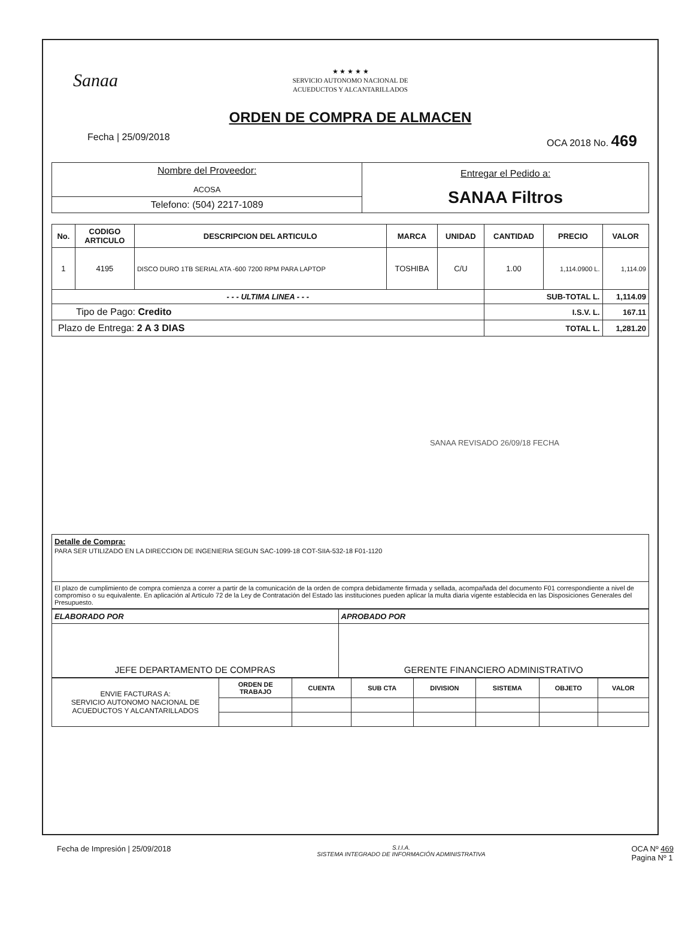Sanaa
★ ★ ★ ★ ★
SERVICIO AUTONOMO NACIONAL DE
ACUEDUCTOS Y ALCANTARILLADOS
ORDEN DE COMPRA DE ALMACEN
Fecha | 25/09/2018 OCA 2018 No. 469
| Nombre del Proveedor: ACOSA | Entregar el Pedido a: SANAA Filtros |
| Telefono: (504) 2217-1089 | |
| No. | CODIGO ARTICULO | DESCRIPCION DEL ARTICULO | MARCA | UNIDAD | CANTIDAD | PRECIO | VALOR |
| --- | --- | --- | --- | --- | --- | --- | --- |
| 1 | 4195 | DISCO DURO 1TB SERIAL ATA -600 7200 RPM PARA LAPTOP | TOSHIBA | C/U | 1.00 | 1,114.0900 L. | 1,114.09 |
| - - - ULTIMA LINEA - - - | | | | | SUB-TOTAL L. | | 1,114.09 |
| Tipo de Pago: Credito | | | | | I.S.V. L. | | 167.11 |
| Plazo de Entrega: 2 A 3 DIAS | | | | | TOTAL L. | | 1,281.20 |
SANAA REVISADO 26/09/18 FECHA
| Detalle de Compra: PARA SER UTILIZADO EN LA DIRECCION DE INGENIERIA SEGUN SAC-1099-18 COT-SIIA-532-18 F01-1120 |
| El plazo de cumplimiento de compra comienza a correr a partir de la comunicación de la orden de compra debidamente firmada y sellada, acompañada del documento F01 correspondiente a nivel de compromiso o su equivalente. En aplicación al Artículo 72 de la Ley de Contratación del Estado las instituciones pueden aplicar la multa diaria vigente establecida en las Disposiciones Generales del Presupuesto. |
| ELABORADO POR | APROBADO POR |
| JEFE DEPARTAMENTO DE COMPRAS | GERENTE FINANCIERO ADMINISTRATIVO |
| ENVIE FACTURAS A: SERVICIO AUTONOMO NACIONAL DE ACUEDUCTOS Y ALCANTARILLADOS | ORDEN DE TRABAJO | CUENTA | SUB CTA | DIVISION | SISTEMA | OBJETO | VALOR |
Fecha de Impresión | 25/09/2018 S.I.I.A.
SISTEMA INTEGRADO DE INFORMACIÓN ADMINISTRATIVA OCA Nº 469
Pagina Nº 1